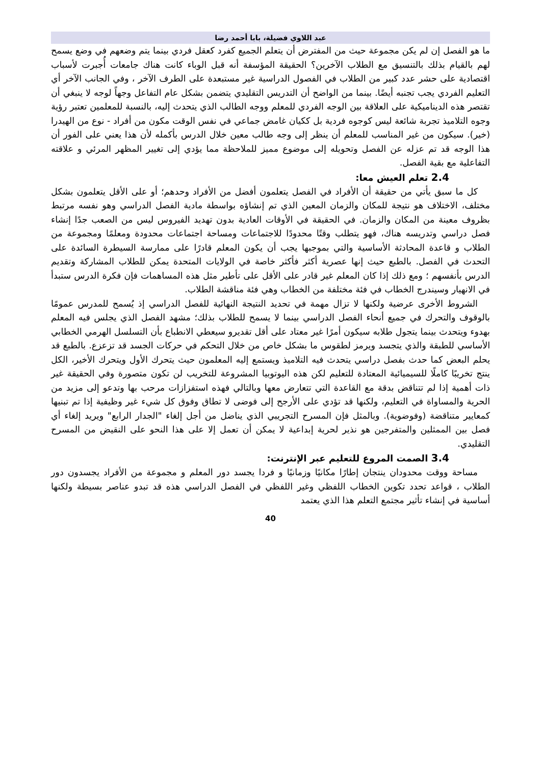عبد اللاوي فضيلة، بابا أحمد رضا
ما هو الفصل إن لم يكن مجموعة حيث من المفترض أن يتعلم الجميع كفرد كعقل فردي بينما يتم وضعهم في وضع يسمح لهم بالقيام بذلك بالتنسيق مع الطلاب الآخرين؟ الحقيقة المؤسفة أنه قبل الوباء كانت هناك جامعات أُجبرت لأسباب اقتصادية على حشر عدد كبير من الطلاب في الفصول الدراسية غير مستبعدة على الطرف الآخر ، وفي الجانب الآخر أي التعليم الفردي يجب تجنبه أيضًا. بينما من الواضح أن التدريس التقليدي يتضمن بشكل عام التفاعل وجهاً لوجه لا ينبغي أن تقتصر هذه الديناميكية على العلاقة بين الوجه الفردي للمعلم ووجه الطالب الذي يتحدث إليه، بالنسبة للمعلمين تعتبر رؤية وجوه التلاميذ تجربة شائعة ليس كوجوه فردية بل ككيان غامض جماعي في نفس الوقت مكون من أفراد - نوع من الهيدرا (خير). سيكون من غير المناسب للمعلم أن ينظر إلى وجه طالب معين خلال الدرس بأكمله لأن هذا يعني على الفور أن هذا الوجه قد تم عزله عن الفصل وتحويله إلى موضوع مميز للملاحظة مما يؤدي إلى تغيير المظهر المرئي و علاقته التفاعلية مع بقية الفصل.
2.4 تعلم العيش معا:
كل ما سبق يأتي من حقيقة أن الأفراد في الفصل يتعلمون أفضل من الأفراد وحدهم؛ أو على الأقل يتعلمون بشكل مختلف، الاختلاف هو نتيجة للمكان والزمان المعين الذي تم إنشاؤه بواسطة مادية الفصل الدراسي وهو نفسه مرتبط بظروف معينة من المكان والزمان. في الحقيقة في الأوقات العادية بدون تهديد الفيروس ليس من الصعب جدًا إنشاء فصل دراسي وتدريسه هناك، فهو يتطلب وقتًا محدودًا للاجتماعات ومساحة اجتماعات محدودة ومعلمًا ومجموعة من الطلاب و قاعدة المحادثة الأساسية والتي بموجبها يجب أن يكون المعلم قادرًا على ممارسة السيطرة السائدة على التحدث في الفصل. بالطبع حيث إنها عصرية أكثر فأكثر خاصة في الولايات المتحدة يمكن للطلاب المشاركة وتقديم الدرس بأنفسهم ؛ ومع ذلك إذا كان المعلم غير قادر على الأقل على تأطير مثل هذه المساهمات فإن فكرة الدرس ستبدأ في الانهيار وسيندرج الخطاب في فئة مختلفة من الخطاب وهي فئة مناقشة الطلاب.
الشروط الأخرى عرضية ولكنها لا تزال مهمة في تحديد النتيجة النهائية للفصل الدراسي إذ يُسمح للمدرس عمومًا بالوقوف والتحرك في جميع أنحاء الفصل الدراسي بينما لا يسمح للطلاب بذلك؛ مشهد الفصل الذي يجلس فيه المعلم بهدوء ويتحدث بينما يتجول طلابه سيكون أمرًا غير معتاد على أقل تقديرو سيعطي الانطباع بأن التسلسل الهرمي الخطابي الأساسي للطبقة والذي يتجسد ويرمز لطقوس ما بشكل خاص من خلال التحكم في حركات الجسد قد تزعزع. بالطبع قد يحلم البعض كما حدث بفصل دراسي يتحدث فيه التلاميذ ويستمع إليه المعلمون حيث يتحرك الأول ويتحرك الأخير، الكل ينتج تخريبًا كاملًا للسيميائية المعتادة للتعليم لكن هذه اليوتوبيا المشروعة للتخريب لن تكون متصورة وفي الحقيقة غير ذات أهمية إذا لم تتناقض بدقة مع القاعدة التي تتعارض معها وبالتالي فهذه استفزازات مرحب بها وتدعو إلى مزيد من الحرية والمساواة في التعليم، ولكنها قد تؤدي على الأرجح إلى فوضى لا تطاق وفوق كل شيء غير وظيفية إذا تم تبنيها كمعايير متناقضة (وفوضوية). وبالمثل فإن المسرح التجريبي الذي يناضل من أجل إلغاء "الجدار الرابع" ويريد إلغاء أي فصل بين الممثلين والمتفرجين هو نذير لحرية إبداعية لا يمكن أن تعمل إلا على هذا النحو على النقيض من المسرح التقليدي.
3.4 الصمت المروع للتعليم عبر الإنترنت:
مساحة ووقت محدودان ينتجان إطارًا مكانيًا وزمانيًا و فردا يجسد دور المعلم و مجموعة من الأفراد يجسدون دور الطلاب ، قواعد تحدد تكوين الخطاب اللفظي وغير اللفظي في الفصل الدراسي هذه قد تبدو عناصر بسيطة ولكنها أساسية في إنشاء تأثير مجتمع التعلم هذا الذي يعتمد
40